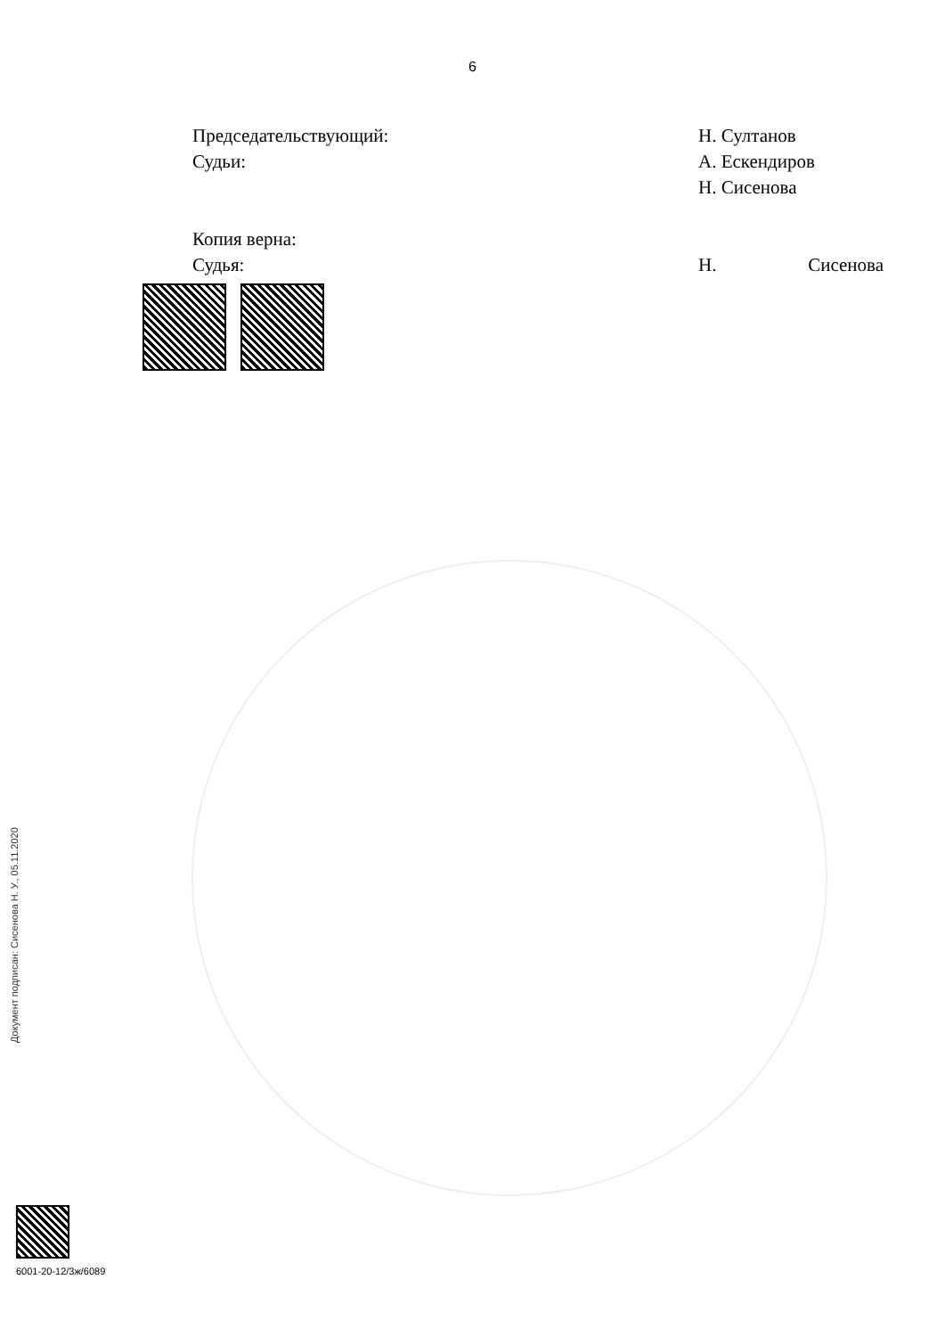6
Председательствующий: Н. Султанов
Судьи: А. Ескендиров
Н. Сисенова
Копия верна:
Судья: Н. Сисенова
Документ подписан: Сисенова Н. У., 05.11.2020
6001-20-12/3ж/6089